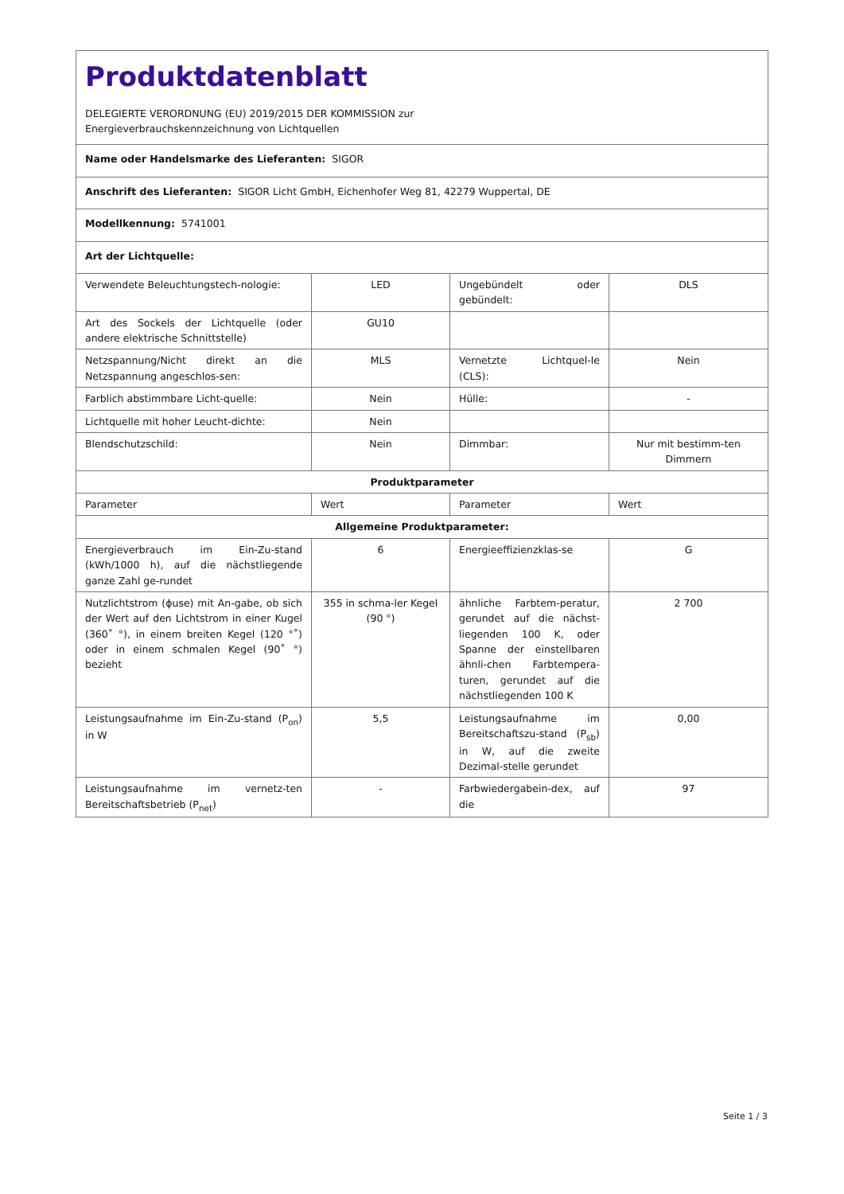| Produktdatenblatt DELEGIERTE VERORDNUNG (EU) 2019/2015 DER KOMMISSION zur Energieverbrauchskennzeichnung von Lichtquellen | | | |
| Name oder Handelsmarke des Lieferanten: SIGOR | | | |
| Anschrift des Lieferanten: SIGOR Licht GmbH, Eichenhofer Weg 81, 42279 Wuppertal, DE | | | |
| Modellkennung: 5741001 | | | |
| Art der Lichtquelle: | | | |
| Verwendete Beleuchtungstech-nologie: | LED | Ungebündelt oder gebündelt: | DLS |
| Art des Sockels der Lichtquelle (oder andere elektrische Schnittstelle) | GU10 | | |
| Netzspannung/Nicht direkt an die Netzspannung angeschlos-sen: | MLS | Vernetzte Lichtquel-le (CLS): | Nein |
| Farblich abstimmbare Licht-quelle: | Nein | Hülle: | - |
| Lichtquelle mit hoher Leucht-dichte: | Nein | | |
| Blendschutzschild: | Nein | Dimmbar: | Nur mit bestimm-ten Dimmern |
| Produktparameter | | | |
| Parameter | Wert | Parameter | Wert |
| Allgemeine Produktparameter: | | | |
| Energieverbrauch im Ein-Zu-stand (kWh/1000 h), auf die nächstliegende ganze Zahl ge-rundet | 6 | Energieeffizienzklas-se | G |
| Nutzlichtstrom (ϕuse) mit An-gabe, ob sich der Wert auf den Lichtstrom in einer Kugel (360˚ °), in einem breiten Kegel (120 °˚) oder in einem schmalen Kegel (90˚ °) bezieht | 355 in schma-ler Kegel (90 °) | ähnliche Farbtem-peratur, gerundet auf die nächst-liegenden 100 K, oder Spanne der einstellbaren ähnli-chen Farbtempera-turen, gerundet auf die nächstliegenden 100 K | 2 700 |
| Leistungsaufnahme im Ein-Zu-stand (P<sub>on</sub>) in W | 5,5 | Leistungsaufnahme im Bereitschaftszu-stand (P<sub>sb</sub>) in W, auf die zweite Dezimal-stelle gerundet | 0,00 |
| Leistungsaufnahme im vernetz-ten Bereitschaftsbetrieb (P<sub>net</sub>) | - | Farbwiedergabein-dex, auf die | 97 |
Seite 1 / 3